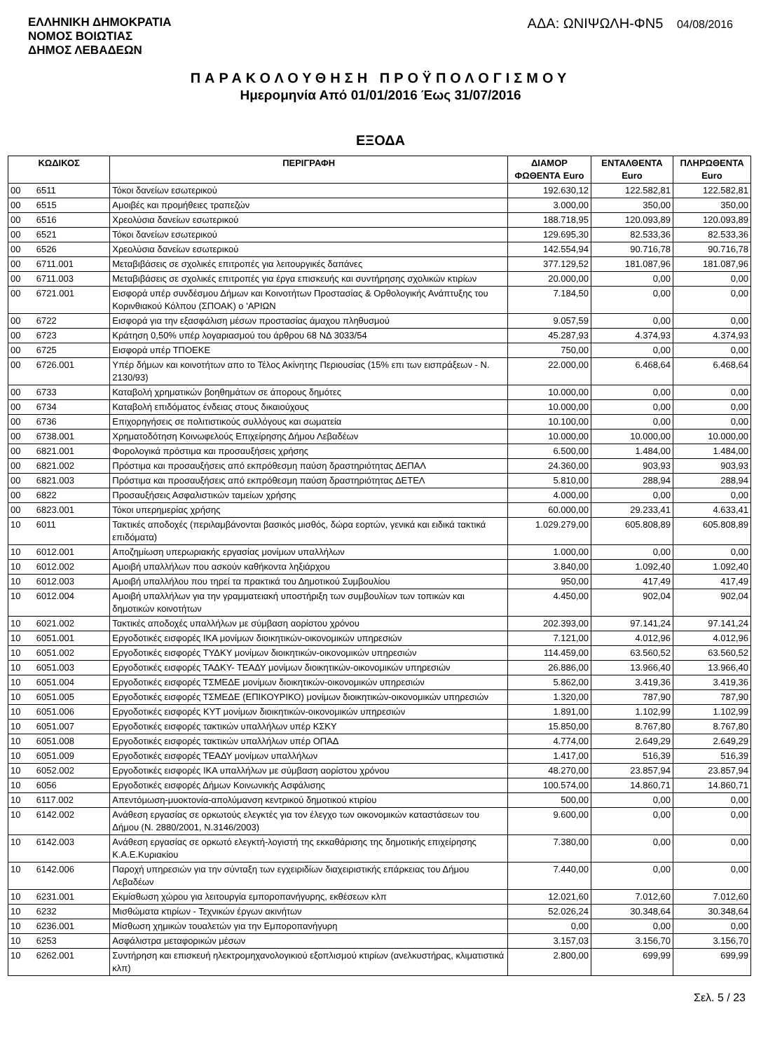ΕΛΛΗΝΙΚΗ ΔΗΜΟΚΡΑΤΙΑ
ΝΟΜΟΣ ΒΟΙΩΤΙΑΣ
ΔΗΜΟΣ ΛΕΒΑΔΕΩΝ
ΑΔΑ: ΩΝΙΨΩΛΗ-ΦΝ5 04/08/2016
ΠΑΡΑΚΟΛΟΥΘΗΣΗ ΠΡΟΫΠΟΛΟΓΙΣΜΟΥ
Ημερομηνία Από 01/01/2016 Έως 31/07/2016
ΕΞΟΔΑ
| ΚΩΔΙΚΟΣ | | ΠΕΡΙΓΡΑΦΗ | ΔΙΑΜΟΡ ΦΩΘΕΝΤΑ Euro | ΕΝΤΑΛΘΕΝΤΑ Euro | ΠΛΗΡΩΘΕΝΤΑ Euro |
| --- | --- | --- | --- | --- | --- |
| 00 | 6511 | Τόκοι δανείων εσωτερικού | 192.630,12 | 122.582,81 | 122.582,81 |
| 00 | 6515 | Αμοιβές και προμήθειες τραπεζών | 3.000,00 | 350,00 | 350,00 |
| 00 | 6516 | Χρεολύσια δανείων εσωτερικού | 188.718,95 | 120.093,89 | 120.093,89 |
| 00 | 6521 | Τόκοι δανείων εσωτερικού | 129.695,30 | 82.533,36 | 82.533,36 |
| 00 | 6526 | Χρεολύσια δανείων εσωτερικού | 142.554,94 | 90.716,78 | 90.716,78 |
| 00 | 6711.001 | Μεταβιβάσεις σε σχολικές επιτροπές για λειτουργικές δαπάνες | 377.129,52 | 181.087,96 | 181.087,96 |
| 00 | 6711.003 | Μεταβιβάσεις σε σχολικές επιτροπές για έργα επισκευής και συντήρησης σχολικών κτιρίων | 20.000,00 | 0,00 | 0,00 |
| 00 | 6721.001 | Εισφορά υπέρ συνδέσμου Δήμων και Κοινοτήτων Προστασίας & Ορθολογικής Ανάπτυξης του Κορινθιακού Κόλπου (ΣΠΟΑΚ) ο 'ΑΡΙΩΝ | 7.184,50 | 0,00 | 0,00 |
| 00 | 6722 | Εισφορά για την εξασφάλιση μέσων προστασίας άμαχου πληθυσμού | 9.057,59 | 0,00 | 0,00 |
| 00 | 6723 | Κράτηση 0,50% υπέρ λογαριασμού του άρθρου 68 ΝΔ 3033/54 | 45.287,93 | 4.374,93 | 4.374,93 |
| 00 | 6725 | Εισφορά υπέρ ΤΠΟΕΚΕ | 750,00 | 0,00 | 0,00 |
| 00 | 6726.001 | Υπέρ δήμων και κοινοτήτων απο το Τέλος Ακίνητης Περιουσίας (15% επι των εισπράξεων - Ν. 2130/93) | 22.000,00 | 6.468,64 | 6.468,64 |
| 00 | 6733 | Καταβολή χρηματικών βοηθημάτων σε άπορους δημότες | 10.000,00 | 0,00 | 0,00 |
| 00 | 6734 | Καταβολή επιδόματος ένδειας στους δικαιούχους | 10.000,00 | 0,00 | 0,00 |
| 00 | 6736 | Επιχορηγήσεις σε πολιτιστικούς συλλόγους και σωματεία | 10.100,00 | 0,00 | 0,00 |
| 00 | 6738.001 | Χρηματοδότηση Κοινωφελούς Επιχείρησης Δήμου Λεβαδέων | 10.000,00 | 10.000,00 | 10.000,00 |
| 00 | 6821.001 | Φορολογικά πρόστιμα και προσαυξήσεις χρήσης | 6.500,00 | 1.484,00 | 1.484,00 |
| 00 | 6821.002 | Πρόστιμα και προσαυξήσεις από εκπρόθεσμη παύση δραστηριότητας ΔΕΠΑΛ | 24.360,00 | 903,93 | 903,93 |
| 00 | 6821.003 | Πρόστιμα και προσαυξήσεις από εκπρόθεσμη παύση δραστηριότητας ΔΕΤΕΛ | 5.810,00 | 288,94 | 288,94 |
| 00 | 6822 | Προσαυξήσεις Ασφαλιστικών ταμείων χρήσης | 4.000,00 | 0,00 | 0,00 |
| 00 | 6823.001 | Τόκοι υπερημερίας χρήσης | 60.000,00 | 29.233,41 | 4.633,41 |
| 10 | 6011 | Τακτικές αποδοχές (περιλαμβάνονται βασικός μισθός, δώρα εορτών, γενικά και ειδικά τακτικά επιδόματα) | 1.029.279,00 | 605.808,89 | 605.808,89 |
| 10 | 6012.001 | Αποζημίωση υπερωριακής εργασίας μονίμων υπαλλήλων | 1.000,00 | 0,00 | 0,00 |
| 10 | 6012.002 | Αμοιβή υπαλλήλων που ασκούν καθήκοντα ληξιάρχου | 3.840,00 | 1.092,40 | 1.092,40 |
| 10 | 6012.003 | Αμοιβή υπαλλήλου που τηρεί τα πρακτικά του Δημοτικού Συμβουλίου | 950,00 | 417,49 | 417,49 |
| 10 | 6012.004 | Αμοιβή υπαλλήλων για την γραμματειακή υποστήριξη των συμβουλίων των τοπικών και δημοτικών κοινοτήτων | 4.450,00 | 902,04 | 902,04 |
| 10 | 6021.002 | Τακτικές αποδοχές υπαλλήλων με σύμβαση αορίστου χρόνου | 202.393,00 | 97.141,24 | 97.141,24 |
| 10 | 6051.001 | Εργοδοτικές εισφορές ΙΚΑ μονίμων διοικητικών-οικονομικών υπηρεσιών | 7.121,00 | 4.012,96 | 4.012,96 |
| 10 | 6051.002 | Εργοδοτικές εισφορές ΤΥΔΚΥ μονίμων διοικητικών-οικονομικών υπηρεσιών | 114.459,00 | 63.560,52 | 63.560,52 |
| 10 | 6051.003 | Εργοδοτικές εισφορές ΤΑΔΚΥ- ΤΕΑΔΥ μονίμων διοικητικών-οικονομικών υπηρεσιών | 26.886,00 | 13.966,40 | 13.966,40 |
| 10 | 6051.004 | Εργοδοτικές εισφορές ΤΣΜΕΔΕ μονίμων διοικητικών-οικονομικών υπηρεσιών | 5.862,00 | 3.419,36 | 3.419,36 |
| 10 | 6051.005 | Εργοδοτικές εισφορές ΤΣΜΕΔΕ (ΕΠΙΚΟΥΡΙΚΟ) μονίμων διοικητικών-οικονομικών υπηρεσιών | 1.320,00 | 787,90 | 787,90 |
| 10 | 6051.006 | Εργοδοτικές εισφορές ΚΥΤ μονίμων διοικητικών-οικονομικών υπηρεσιών | 1.891,00 | 1.102,99 | 1.102,99 |
| 10 | 6051.007 | Εργοδοτικές εισφορές τακτικών υπαλλήλων υπέρ ΚΣΚΥ | 15.850,00 | 8.767,80 | 8.767,80 |
| 10 | 6051.008 | Εργοδοτικές εισφορές τακτικών υπαλλήλων υπέρ ΟΠΑΔ | 4.774,00 | 2.649,29 | 2.649,29 |
| 10 | 6051.009 | Εργοδοτικές εισφορές ΤΕΑΔΥ μονίμων υπαλλήλων | 1.417,00 | 516,39 | 516,39 |
| 10 | 6052.002 | Εργοδοτικές εισφορές ΙΚΑ υπαλλήλων με σύμβαση αορίστου χρόνου | 48.270,00 | 23.857,94 | 23.857,94 |
| 10 | 6056 | Εργοδοτικές εισφορές Δήμων Κοινωνικής Ασφάλισης | 100.574,00 | 14.860,71 | 14.860,71 |
| 10 | 6117.002 | Απεντόμωση-μυοκτονία-απολύμανση κεντρικού δημοτικού κτιρίου | 500,00 | 0,00 | 0,00 |
| 10 | 6142.002 | Ανάθεση εργασίας σε ορκωτούς ελεγκτές για τον έλεγχο των οικονομικών καταστάσεων του Δήμου (Ν. 2880/2001, Ν.3146/2003) | 9.600,00 | 0,00 | 0,00 |
| 10 | 6142.003 | Ανάθεση εργασίας σε ορκωτό ελεγκτή-λογιστή της εκκαθάρισης της δημοτικής επιχείρησης Κ.Α.Ε.Κυριακίου | 7.380,00 | 0,00 | 0,00 |
| 10 | 6142.006 | Παροχή υπηρεσιών για την σύνταξη των εγχειριδίων διαχειριστικής επάρκειας του Δήμου Λεβαδέων | 7.440,00 | 0,00 | 0,00 |
| 10 | 6231.001 | Εκμίσθωση χώρου για λειτουργία εμποροπανήγυρης, εκθέσεων κλπ | 12.021,60 | 7.012,60 | 7.012,60 |
| 10 | 6232 | Μισθώματα κτιρίων - Τεχνικών έργων ακινήτων | 52.026,24 | 30.348,64 | 30.348,64 |
| 10 | 6236.001 | Μίσθωση χημικών τουαλετών για την Εμποροπανήγυρη | 0,00 | 0,00 | 0,00 |
| 10 | 6253 | Ασφάλιστρα μεταφορικών μέσων | 3.157,03 | 3.156,70 | 3.156,70 |
| 10 | 6262.001 | Συντήρηση και επισκευή ηλεκτρομηχανολογικιού εξοπλισμού κτιρίων (ανελκυστήρας, κλιματιστικά κλπ) | 2.800,00 | 699,99 | 699,99 |
Σελ. 5 / 23